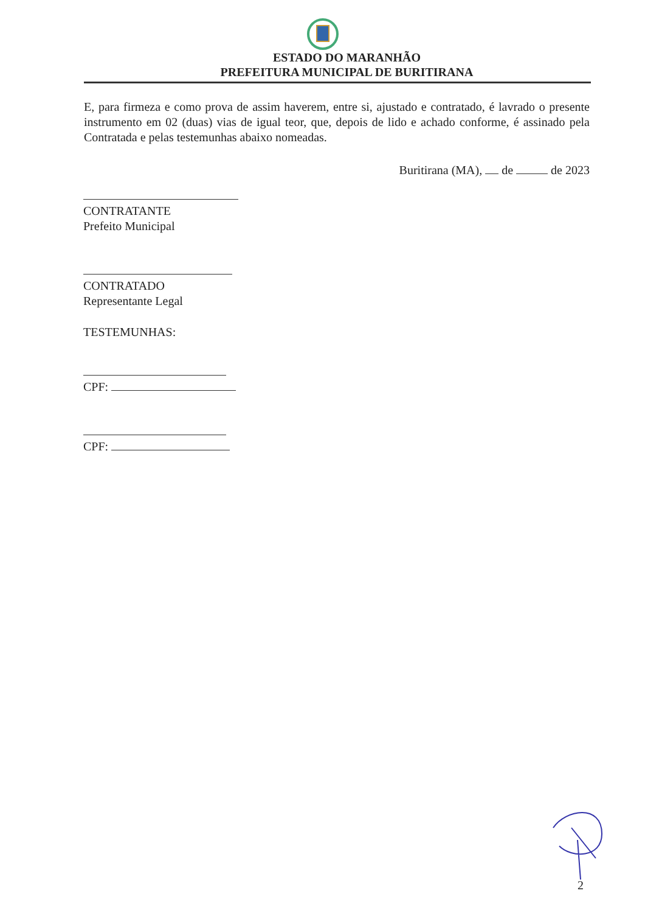ESTADO DO MARANHÃO
PREFEITURA MUNICIPAL DE BURITIRANA
E, para firmeza e como prova de assim haverem, entre si, ajustado e contratado, é lavrado o presente instrumento em 02 (duas) vias de igual teor, que, depois de lido e achado conforme, é assinado pela Contratada e pelas testemunhas abaixo nomeadas.
Buritirana (MA), de de 2023
CONTRATANTE
Prefeito Municipal
CONTRATADO
Representante Legal
TESTEMUNHAS:
CPF:
CPF:
2